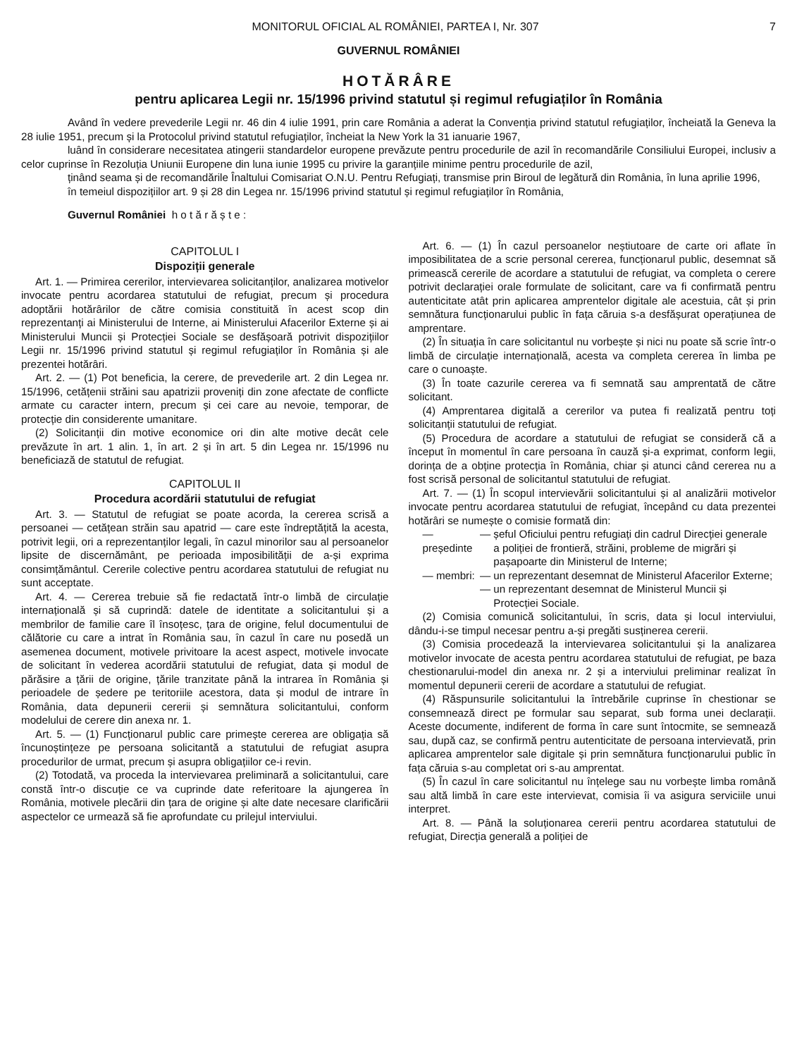MONITORUL OFICIAL AL ROMÂNIEI, PARTEA I, Nr. 307 7
GUVERNUL ROMÂNIEI
HOTĂRÂRE
pentru aplicarea Legii nr. 15/1996 privind statutul și regimul refugiaților în România
Având în vedere prevederile Legii nr. 46 din 4 iulie 1991, prin care România a aderat la Convenția privind statutul refugiaților, încheiată la Geneva la 28 iulie 1951, precum și la Protocolul privind statutul refugiaților, încheiat la New York la 31 ianuarie 1967,
luând în considerare necesitatea atingerii standardelor europene prevăzute pentru procedurile de azil în recomandările Consiliului Europei, inclusiv a celor cuprinse în Rezoluția Uniunii Europene din luna iunie 1995 cu privire la garanțiile minime pentru procedurile de azil,
ținând seama și de recomandările Înaltului Comisariat O.N.U. Pentru Refugiați, transmise prin Biroul de legătură din România, în luna aprilie 1996,
în temeiul dispozițiilor art. 9 și 28 din Legea nr. 15/1996 privind statutul și regimul refugiaților în România,
Guvernul României h o t ă r ă ș t e :
CAPITOLUL I
Dispoziții generale
Art. 1. — Primirea cererilor, intervievarea solicitanților, analizarea motivelor invocate pentru acordarea statutului de refugiat, precum și procedura adoptării hotărârilor de către comisia constituită în acest scop din reprezentanți ai Ministerului de Interne, ai Ministerului Afacerilor Externe și ai Ministerului Muncii și Protecției Sociale se desfășoară potrivit dispozițiilor Legii nr. 15/1996 privind statutul și regimul refugiaților în România și ale prezentei hotărâri.
Art. 2. — (1) Pot beneficia, la cerere, de prevederile art. 2 din Legea nr. 15/1996, cetățenii străini sau apatrizii proveniți din zone afectate de conflicte armate cu caracter intern, precum și cei care au nevoie, temporar, de protecție din considerente umanitare.
(2) Solicitanții din motive economice ori din alte motive decât cele prevăzute în art. 1 alin. 1, în art. 2 și în art. 5 din Legea nr. 15/1996 nu beneficiază de statutul de refugiat.
CAPITOLUL II
Procedura acordării statutului de refugiat
Art. 3. — Statutul de refugiat se poate acorda, la cererea scrisă a persoanei — cetățean străin sau apatrid — care este îndreptățită la acesta, potrivit legii, ori a reprezentanților legali, în cazul minorilor sau al persoanelor lipsite de discernământ, pe perioada imposibilității de a-și exprima consimțământul. Cererile colective pentru acordarea statutului de refugiat nu sunt acceptate.
Art. 4. — Cererea trebuie să fie redactată într-o limbă de circulație internațională și să cuprindă: datele de identitate a solicitantului și a membrilor de familie care îl însoțesc, țara de origine, felul documentului de călătorie cu care a intrat în România sau, în cazul în care nu posedă un asemenea document, motivele privitoare la acest aspect, motivele invocate de solicitant în vederea acordării statutului de refugiat, data și modul de părăsire a țării de origine, țările tranzitate până la intrarea în România și perioadele de ședere pe teritoriile acestora, data și modul de intrare în România, data depunerii cererii și semnătura solicitantului, conform modelului de cerere din anexa nr. 1.
Art. 5. — (1) Funcționarul public care primește cererea are obligația să încunoștințeze pe persoana solicitantă a statutului de refugiat asupra procedurilor de urmat, precum și asupra obligațiilor ce-i revin.
(2) Totodată, va proceda la intervievarea preliminară a solicitantului, care constă într-o discuție ce va cuprinde date referitoare la ajungerea în România, motivele plecării din țara de origine și alte date necesare clarificării aspectelor ce urmează să fie aprofundate cu prilejul interviului.
Art. 6. — (1) În cazul persoanelor neștiutoare de carte ori aflate în imposibilitatea de a scrie personal cererea, funcționarul public, desemnat să primească cererile de acordare a statutului de refugiat, va completa o cerere potrivit declarației orale formulate de solicitant, care va fi confirmată pentru autenticitate atât prin aplicarea amprentelor digitale ale acestuia, cât și prin semnătura funcționarului public în fața căruia s-a desfășurat operațiunea de amprentare.
(2) În situația în care solicitantul nu vorbește și nici nu poate să scrie într-o limbă de circulație internațională, acesta va completa cererea în limba pe care o cunoaște.
(3) În toate cazurile cererea va fi semnată sau amprentată de către solicitant.
(4) Amprentarea digitală a cererilor va putea fi realizată pentru toți solicitanții statutului de refugiat.
(5) Procedura de acordare a statutului de refugiat se consideră că a început în momentul în care persoana în cauză și-a exprimat, conform legii, dorința de a obține protecția în România, chiar și atunci când cererea nu a fost scrisă personal de solicitantul statutului de refugiat.
Art. 7. — (1) În scopul intervievării solicitantului și al analizării motivelor invocate pentru acordarea statutului de refugiat, începând cu data prezentei hotărâri se numește o comisie formată din:
| — președinte | — | șeful Oficiului pentru refugiați din cadrul Direcției generale a poliției de frontieră, străini, probleme de migrări și pașapoarte din Ministerul de Interne; |
| — membri: | — | un reprezentant desemnat de Ministerul Afacerilor Externe; |
| | — | un reprezentant desemnat de Ministerul Muncii și Protecției Sociale. |
(2) Comisia comunică solicitantului, în scris, data și locul interviului, dându-i-se timpul necesar pentru a-și pregăti susținerea cererii.
(3) Comisia procedează la intervievarea solicitantului și la analizarea motivelor invocate de acesta pentru acordarea statutului de refugiat, pe baza chestionarului-model din anexa nr. 2 și a interviului preliminar realizat în momentul depunerii cererii de acordare a statutului de refugiat.
(4) Răspunsurile solicitantului la întrebările cuprinse în chestionar se consemnează direct pe formular sau separat, sub forma unei declarații. Aceste documente, indiferent de forma în care sunt întocmite, se semnează sau, după caz, se confirmă pentru autenticitate de persoana intervievată, prin aplicarea amprentelor sale digitale și prin semnătura funcționarului public în fața căruia s-au completat ori s-au amprentat.
(5) În cazul în care solicitantul nu înțelege sau nu vorbește limba română sau altă limbă în care este intervievat, comisia îi va asigura serviciile unui interpret.
Art. 8. — Până la soluționarea cererii pentru acordarea statutului de refugiat, Direcția generală a poliției de